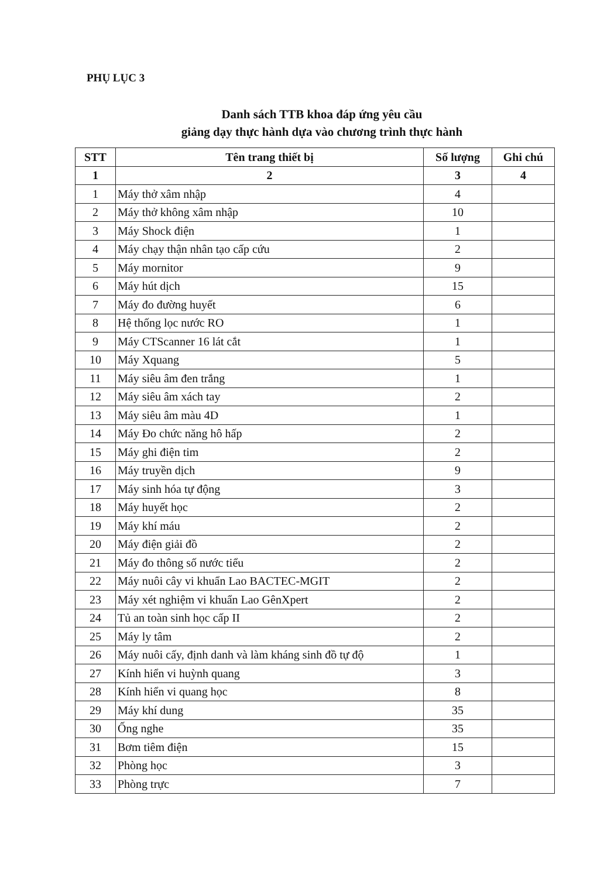PHỤ LỤC 3
Danh sách TTB khoa đáp ứng yêu cầu
giảng dạy thực hành dựa vào chương trình thực hành
| STT | Tên trang thiết bị | Số lượng | Ghi chú |
| --- | --- | --- | --- |
| 1 | 2 | 3 | 4 |
| 1 | Máy thở xâm nhập | 4 | |
| 2 | Máy thở không xâm nhập | 10 | |
| 3 | Máy Shock điện | 1 | |
| 4 | Máy chạy thận nhân tạo cấp cứu | 2 | |
| 5 | Máy mornitor | 9 | |
| 6 | Máy hút dịch | 15 | |
| 7 | Máy đo đường huyết | 6 | |
| 8 | Hệ thống lọc nước RO | 1 | |
| 9 | Máy CTScanner 16 lát cắt | 1 | |
| 10 | Máy Xquang | 5 | |
| 11 | Máy siêu âm đen trắng | 1 | |
| 12 | Máy siêu âm xách tay | 2 | |
| 13 | Máy siêu âm màu 4D | 1 | |
| 14 | Máy Đo chức năng hô hấp | 2 | |
| 15 | Máy ghi điện tim | 2 | |
| 16 | Máy truyền dịch | 9 | |
| 17 | Máy sinh hóa tự động | 3 | |
| 18 | Máy huyết học | 2 | |
| 19 | Máy khí máu | 2 | |
| 20 | Máy điện giải đồ | 2 | |
| 21 | Máy đo thông số nước tiểu | 2 | |
| 22 | Máy nuôi cây vi khuẩn Lao BACTEC-MGIT | 2 | |
| 23 | Máy xét nghiệm vi khuẩn Lao GênXpert | 2 | |
| 24 | Tủ an toàn sinh học cấp II | 2 | |
| 25 | Máy ly tâm | 2 | |
| 26 | Máy nuôi cấy, định danh và làm kháng sinh đồ tự độ | 1 | |
| 27 | Kính hiển vi huỳnh quang | 3 | |
| 28 | Kính hiển vi quang học | 8 | |
| 29 | Máy khí dung | 35 | |
| 30 | Ống nghe | 35 | |
| 31 | Bơm tiêm điện | 15 | |
| 32 | Phòng học | 3 | |
| 33 | Phòng trực | 7 | |